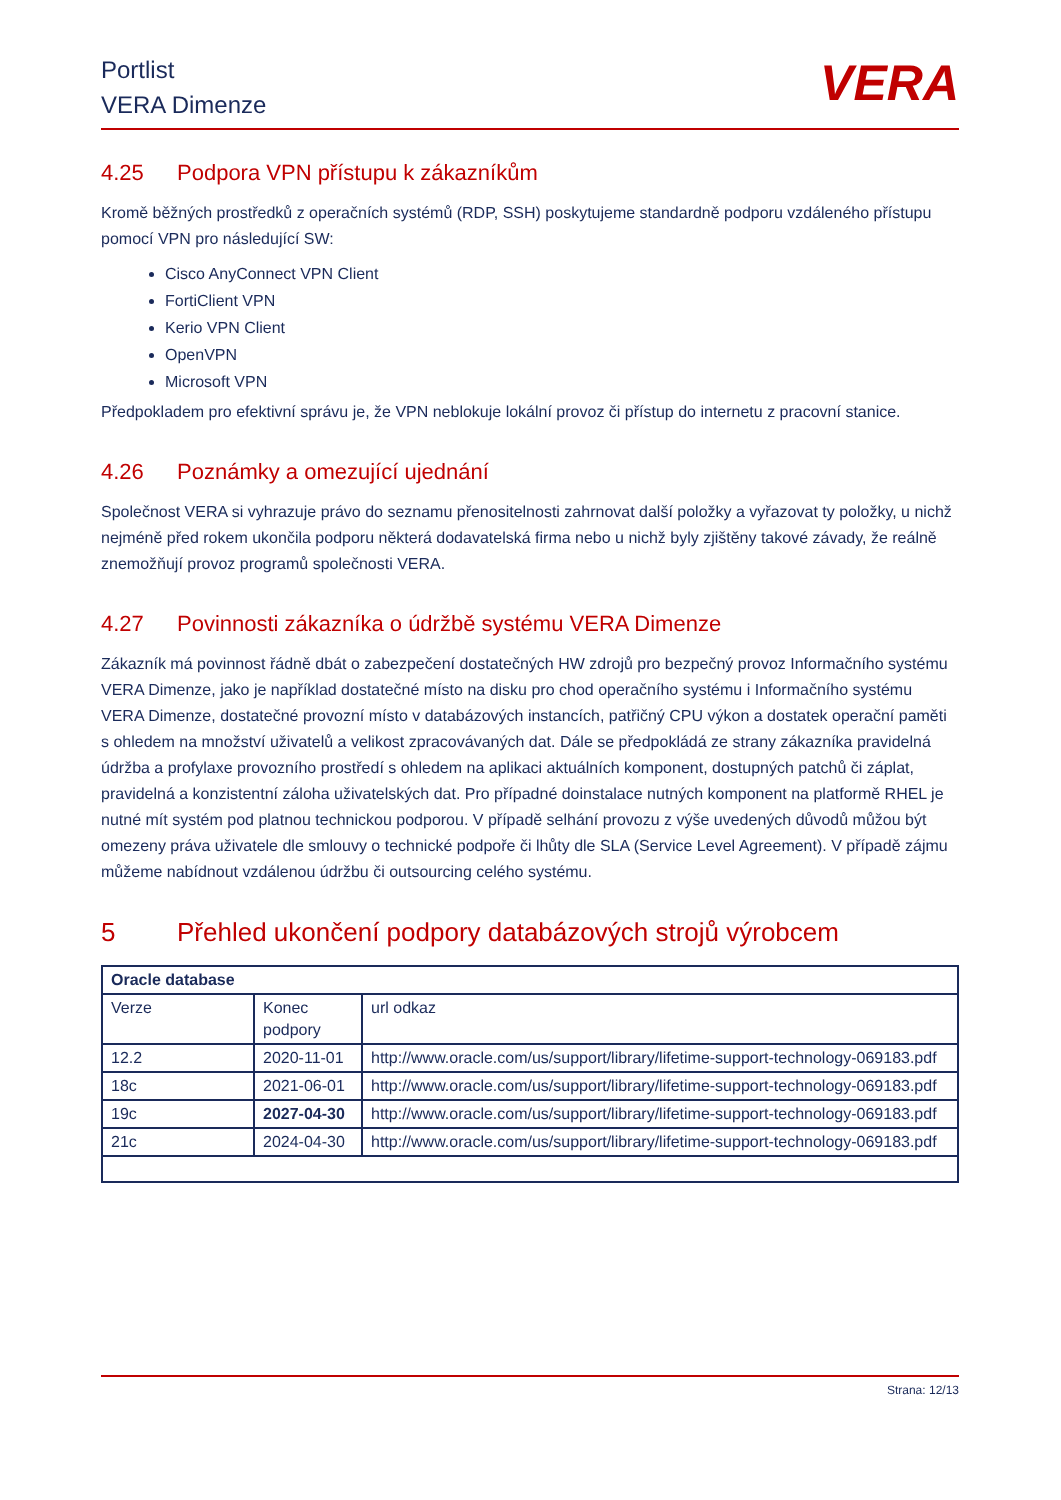Portlist
VERA Dimenze
VERA
4.25 Podpora VPN přístupu k zákazníkům
Kromě běžných prostředků z operačních systémů (RDP, SSH) poskytujeme standardně podporu vzdáleného přístupu pomocí VPN pro následující SW:
Cisco AnyConnect VPN Client
FortiClient VPN
Kerio VPN Client
OpenVPN
Microsoft VPN
Předpokladem pro efektivní správu je, že VPN neblokuje lokální provoz či přístup do internetu z pracovní stanice.
4.26 Poznámky a omezující ujednání
Společnost VERA si vyhrazuje právo do seznamu přenositelnosti zahrnovat další položky a vyřazovat ty položky, u nichž nejméně před rokem ukončila podporu některá dodavatelská firma nebo u nichž byly zjištěny takové závady, že reálně znemožňují provoz programů společnosti VERA.
4.27 Povinnosti zákazníka o údržbě systému VERA Dimenze
Zákazník má povinnost řádně dbát o zabezpečení dostatečných HW zdrojů pro bezpečný provoz Informačního systému VERA Dimenze, jako je například dostatečné místo na disku pro chod operačního systému i Informačního systému VERA Dimenze, dostatečné provozní místo v databázových instancích, patřičný CPU výkon a dostatek operační paměti s ohledem na množství uživatelů a velikost zpracovávaných dat. Dále se předpokládá ze strany zákazníka pravidelná údržba a profylaxe provozního prostředí s ohledem na aplikaci aktuálních komponent, dostupných patchů či záplat, pravidelná a konzistentní záloha uživatelských dat. Pro případné doinstalace nutných komponent na platformě RHEL je nutné mít systém pod platnou technickou podporou. V případě selhání provozu z výše uvedených důvodů můžou být omezeny práva uživatele dle smlouvy o technické podpoře či lhůty dle SLA (Service Level Agreement). V případě zájmu můžeme nabídnout vzdálenou údržbu či outsourcing celého systému.
5 Přehled ukončení podpory databázových strojů výrobcem
| Oracle database | | |
| --- | --- | --- |
| Verze | Konec podpory | url odkaz |
| 12.2 | 2020-11-01 | http://www.oracle.com/us/support/library/lifetime-support-technology-069183.pdf |
| 18c | 2021-06-01 | http://www.oracle.com/us/support/library/lifetime-support-technology-069183.pdf |
| 19c | 2027-04-30 | http://www.oracle.com/us/support/library/lifetime-support-technology-069183.pdf |
| 21c | 2024-04-30 | http://www.oracle.com/us/support/library/lifetime-support-technology-069183.pdf |
Strana: 12/13